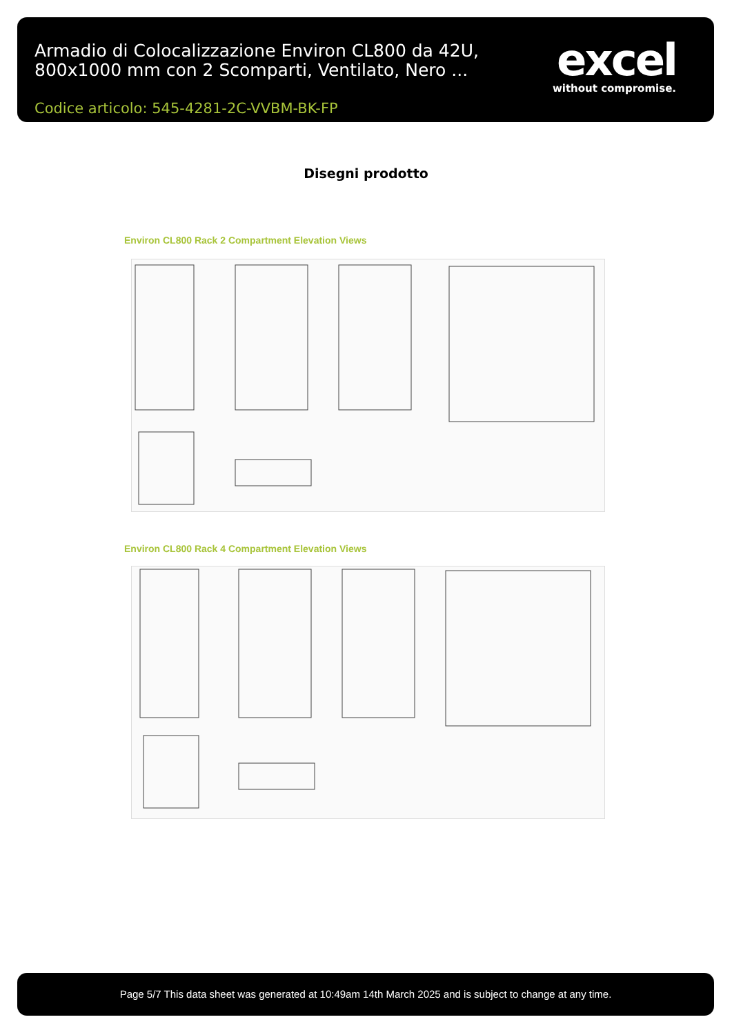Armadio di Colocalizzazione Environ CL800 da 42U, 800x1000 mm con 2 Scomparti, Ventilato, Nero ...
Codice articolo: 545-4281-2C-VVBM-BK-FP
excel
without compromise.
Disegni prodotto
Environ CL800 Rack 2 Compartment Elevation Views
Environ CL800 Rack 4 Compartment Elevation Views
Page 5/7 This data sheet was generated at 10:49am 14th March 2025 and is subject to change at any time.